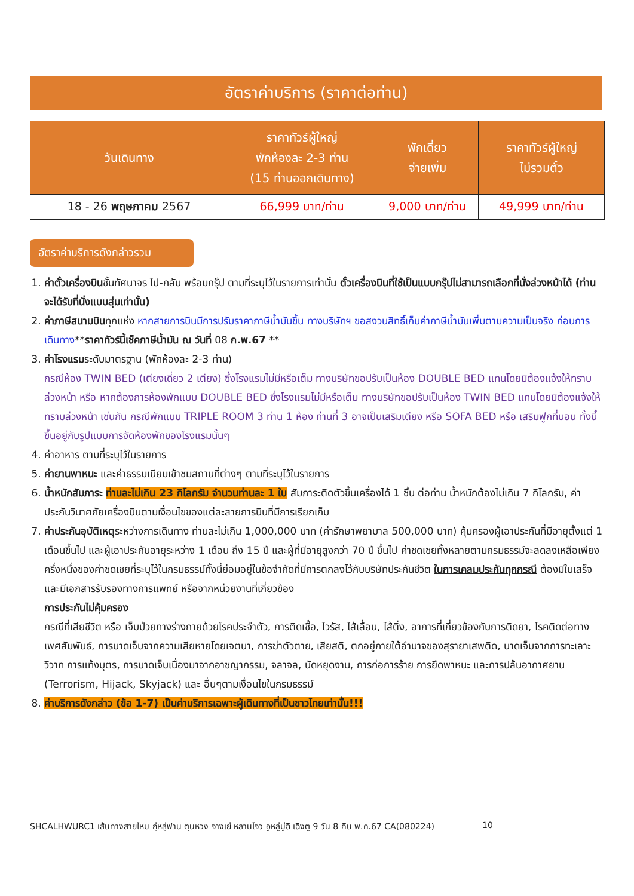อัตราค่าบริการ (ราคาต่อท่าน)
| วันเดินทาง | ราคาทัวร์ผู้ใหญ่ พักห้องละ 2-3 ท่าน (15 ท่านออกเดินทาง) | พักเดี่ยว จ่ายเพิ่ม | ราคาทัวร์ผู้ใหญ่ ไม่รวมตั๋ว |
| --- | --- | --- | --- |
| 18 - 26 พฤษภาคม 2567 | 66,999 บาท/ท่าน | 9,000 บาท/ท่าน | 49,999 บาท/ท่าน |
อัตราค่าบริการดังกล่าวรวม
1. ค่าตั๋วเครื่องบินชั้นทัศนาจร ไป-กลับ พร้อมกรุ๊ป ตามที่ระบุไว้ในรายการเท่านั้น ตั๋วเครื่องบินที่ใช้เป็นแบบกรุ๊ปไม่สามารถเลือกที่นั่งล่วงหน้าได้ (ท่านจะได้รับที่นั่งแบบสุ่มเท่านั้น)
2. ค่าภาษีสนามบินทุกแห่ง หากสายการบินมีการปรับราคาภาษีน้ำมันขึ้น ทางบริษัทฯ ขอสงวนสิทธิ์เก็บค่าภาษีน้ำมันเพิ่มตามความเป็นจริง ก่อนการเดินทาง**ราคาทัวร์นี้เช็คภาษีน้ำมัน ณ วันที่ 08 ก.พ.67 **
3. ค่าโรงแรมระดับมาตรฐาน (พักห้องละ 2-3 ท่าน)
กรณีห้อง TWIN BED (เตียงเดี่ยว 2 เตียง) ซึ่งโรงแรมไม่มีหรือเต็ม ทางบริษัทขอปรับเป็นห้อง DOUBLE BED แทนโดยมิต้องแจ้งให้ทราบล่วงหน้า หรือ หากต้องการห้องพักแบบ DOUBLE BED ซึ่งโรงแรมไม่มีหรือเต็ม ทางบริษัทขอปรับเป็นห้อง TWIN BED แทนโดยมิต้องแจ้งให้ทราบล่วงหน้า เช่นกัน กรณีพักแบบ TRIPLE ROOM 3 ท่าน 1 ห้อง ท่านที่ 3 อาจเป็นเสริมเตียง หรือ SOFA BED หรือ เสริมฟูกที่นอน ทั้งนี้ขึ้นอยู่กับรูปแบบการจัดห้องพักของโรงแรมนั้นๆ
4. ค่าอาหาร ตามที่ระบุไว้ในรายการ
5. ค่ายานพาหนะ และค่าธรรมเนียมเข้าชมสถานที่ต่างๆ ตามที่ระบุไว้ในรายการ
6. น้ำหนักสัมภาระ ท่านละไม่เกิน 23 กิโลกรัม จำนวนท่านละ 1 ใบ สัมภาระติดตัวขึ้นเครื่องได้ 1 ชิ้น ต่อท่าน น้ำหนักต้องไม่เกิน 7 กิโลกรัม, ค่าประกันวินาศภัยเครื่องบินตามเงื่อนไขของแต่ละสายการบินที่มีการเรียกเก็บ
7. ค่าประกันอุบัติเหตุระหว่างการเดินทาง ท่านละไม่เกิน 1,000,000 บาท (ค่ารักษาพยาบาล 500,000 บาท) คุ้มครองผู้เอาประกันที่มีอายุตั้งแต่ 1 เดือนขึ้นไป และผู้เอาประกันอายุระหว่าง 1 เดือน ถึง 15 ปี และผู้ที่มีอายุสูงกว่า 70 ปี ขึ้นไป ค่าชดเชยทั้งหลายตามกรมธรรม์จะลดลงเหลือเพียงครึ่งหนึ่งของค่าชดเชยที่ระบุไว้ในกรมธรรม์ทั้งนี้ย่อมอยู่ในข้อจำกัดที่มีการตกลงไว้กับบริษัทประกันชีวิต ในการเคลมประกันทุกกรณี ต้องมีใบเสร็จ และมีเอกสารรับรองทางการแพทย์ หรือจากหน่วยงานที่เกี่ยวข้อง
การประกันไม่คุ้มครอง
กรณีที่เสียชีวิต หรือ เจ็บป่วยทางร่างกายด้วยโรคประจำตัว, การติดเชื้อ, ไวรัส, ไส้เลื่อน, ไส้ติ่ง, อาการที่เกี่ยวข้องกับการติดยา, โรคติดต่อทางเพศสัมพันธ์, การบาดเจ็บจากความเสียหายโดยเจตนา, การฆ่าตัวตาย, เสียสติ, ตกอยู่ภายใต้อำนาจของสุรายาเสพติด, บาดเจ็บจากการทะเลาะวิวาท การแท้งบุตร, การบาดเจ็บเนื่องมาจากอาชญากรรม, จลาจล, นัดหยุดงาน, การก่อการร้าย การยึดพาหนะ และการปล้นอากาศยาน (Terrorism, Hijack, Skyjack) และ อื่นๆตามเงื่อนไขในกรมธรรม์
8. ค่าบริการดังกล่าว (ข้อ 1-7) เป็นค่าบริการเฉพาะผู้เดินทางที่เป็นชาวไทยเท่านั้น!!!
SHCALHWURC1 เส้นทางสายไหม ถู่หลู่ฟาน ตุนหวง จางเย่ หลานโจว อูหลู่มู่ฉี เฉิงตู 9 วัน 8 คืน พ.ค.67 CA(080224) 10